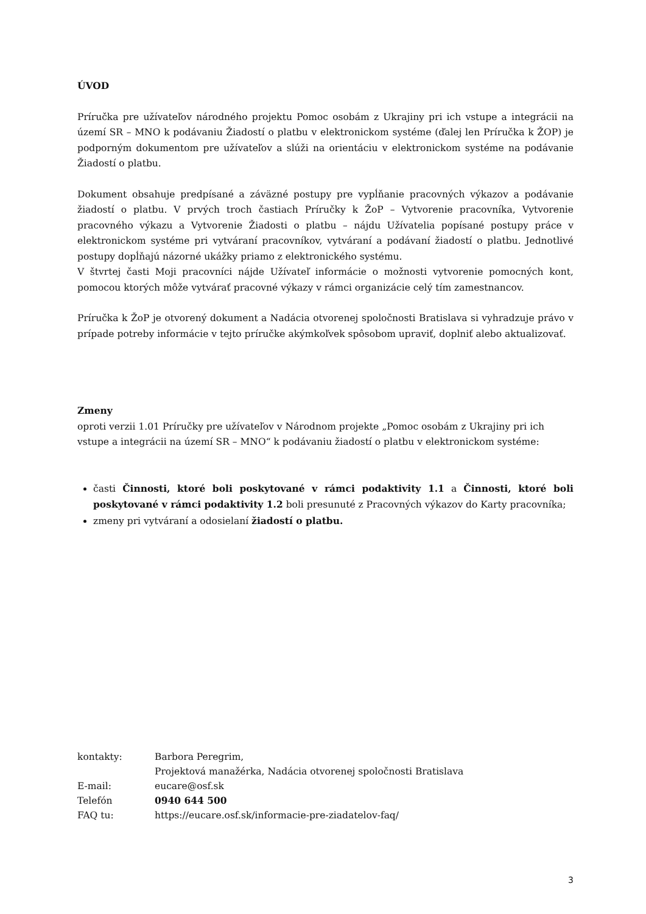ÚVOD
Príručka pre užívateľov národného projektu Pomoc osobám z Ukrajiny pri ich vstupe a integrácii na území SR – MNO k podávaniu Žiadostí o platbu v elektronickom systéme (ďalej len Príručka k ŽOP) je podporným dokumentom pre užívateľov a slúži na orientáciu v elektronickom systéme na podávanie Žiadostí o platbu.
Dokument obsahuje predpísané a záväzné postupy pre vypĺňanie pracovných výkazov a podávanie žiadostí o platbu. V prvých troch častiach Príručky k ŽoP – Vytvorenie pracovníka, Vytvorenie pracovného výkazu a Vytvorenie Žiadosti o platbu – nájdu Užívatelia popísané postupy práce v elektronickom systéme pri vytváraní pracovníkov, vytváraní a podávaní žiadostí o platbu. Jednotlivé postupy dopĺňajú názorné ukážky priamo z elektronického systému.
V štvrtej časti Moji pracovníci nájde Užívateľ informácie o možnosti vytvorenie pomocných kont, pomocou ktorých môže vytvárať pracovné výkazy v rámci organizácie celý tím zamestnancov.
Príručka k ŽoP je otvorený dokument a Nadácia otvorenej spoločnosti Bratislava si vyhradzuje právo v prípade potreby informácie v tejto príručke akýmkoľvek spôsobom upraviť, doplniť alebo aktualizovať.
Zmeny
oproti verzii 1.01 Príručky pre užívateľov v Národnom projekte „Pomoc osobám z Ukrajiny pri ich vstupe a integrácii na území SR – MNO“ k podávaniu žiadostí o platbu v elektronickom systéme:
časti Činnosti, ktoré boli poskytované v rámci podaktivity 1.1 a Činnosti, ktoré boli poskytované v rámci podaktivity 1.2 boli presunuté z Pracovných výkazov do Karty pracovníka;
zmeny pri vytváraní a odosielaní žiadostí o platbu.
| kontakty: | Barbora Peregrim, |
| | Projektová manažérka, Nadácia otvorenej spoločnosti Bratislava |
| E-mail: | eucare@osf.sk |
| Telefón | 0940 644 500 |
| FAQ tu: | https://eucare.osf.sk/informacie-pre-ziadatelov-faq/ |
3